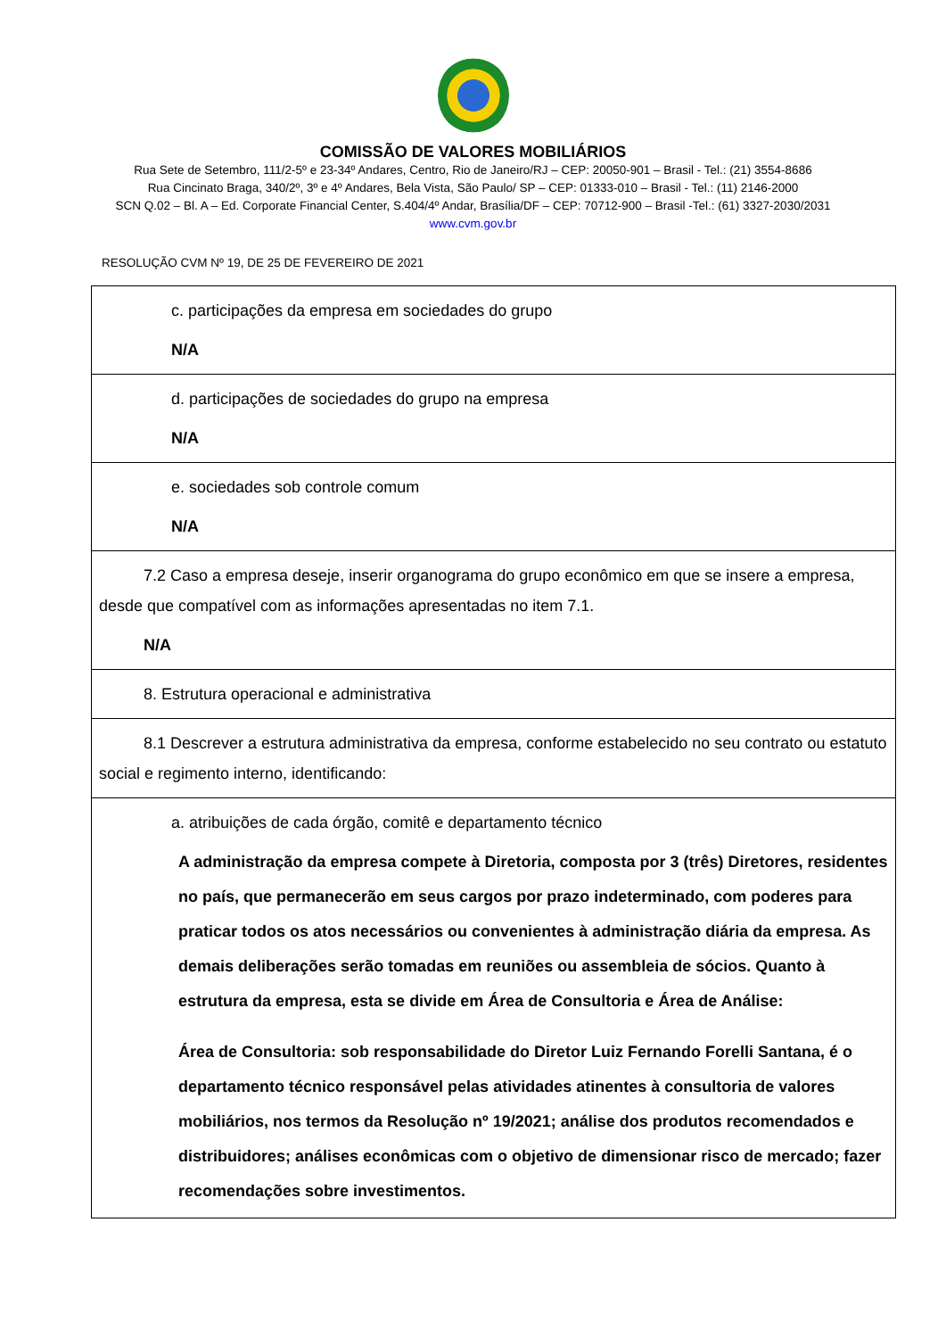COMISSÃO DE VALORES MOBILIÁRIOS
Rua Sete de Setembro, 111/2-5º e 23-34º Andares, Centro, Rio de Janeiro/RJ – CEP: 20050-901 – Brasil - Tel.: (21) 3554-8686
Rua Cincinato Braga, 340/2º, 3º e 4º Andares, Bela Vista, São Paulo/ SP – CEP: 01333-010 – Brasil - Tel.: (11) 2146-2000
SCN Q.02 – Bl. A – Ed. Corporate Financial Center, S.404/4º Andar, Brasília/DF – CEP: 70712-900 – Brasil -Tel.: (61) 3327-2030/2031
www.cvm.gov.br
RESOLUÇÃO CVM Nº 19, DE 25 DE FEVEREIRO DE 2021
| c. participações da empresa em sociedades do grupo N/A |
| d. participações de sociedades do grupo na empresa N/A |
| e. sociedades sob controle comum N/A |
| 7.2 Caso a empresa deseje, inserir organograma do grupo econômico em que se insere a empresa, desde que compatível com as informações apresentadas no item 7.1. N/A |
| 8. Estrutura operacional e administrativa |
| 8.1 Descrever a estrutura administrativa da empresa, conforme estabelecido no seu contrato ou estatuto social e regimento interno, identificando: |
| a. atribuições de cada órgão, comitê e departamento técnico A administração da empresa compete à Diretoria, composta por 3 (três) Diretores, residentes no país, que permanecerão em seus cargos por prazo indeterminado, com poderes para praticar todos os atos necessários ou convenientes à administração diária da empresa. As demais deliberações serão tomadas em reuniões ou assembleia de sócios. Quanto à estrutura da empresa, esta se divide em Área de Consultoria e Área de Análise: Área de Consultoria: sob responsabilidade do Diretor Luiz Fernando Forelli Santana, é o departamento técnico responsável pelas atividades atinentes à consultoria de valores mobiliários, nos termos da Resolução nº 19/2021; análise dos produtos recomendados e distribuidores; análises econômicas com o objetivo de dimensionar risco de mercado; fazer recomendações sobre investimentos. |